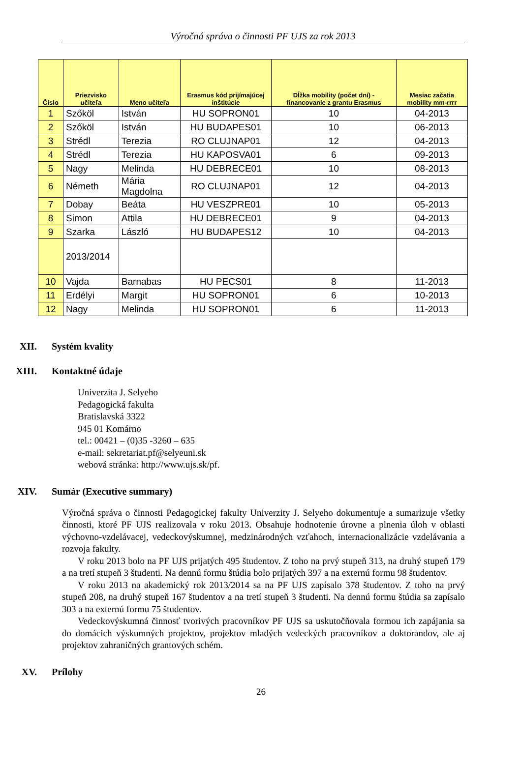Výročná správa o činnosti PF UJS za rok 2013
| Číslo | Priezvisko učiteľa | Meno učiteľa | Erasmus kód prijímajúcej inštitúcie | Dĺžka mobility (počet dní) - financovanie z grantu Erasmus | Mesiac začatia mobility mm-rrrr |
| --- | --- | --- | --- | --- | --- |
| 1 | Szőköl | István | HU SOPRON01 | 10 | 04-2013 |
| 2 | Szőköl | István | HU BUDAPES01 | 10 | 06-2013 |
| 3 | Strédl | Terezia | RO CLUJNAP01 | 12 | 04-2013 |
| 4 | Strédl | Terezia | HU KAPOSVA01 | 6 | 09-2013 |
| 5 | Nagy | Melinda | HU DEBRECE01 | 10 | 08-2013 |
| 6 | Németh | Mária Magdolna | RO CLUJNAP01 | 12 | 04-2013 |
| 7 | Dobay | Beáta | HU VESZPRE01 | 10 | 05-2013 |
| 8 | Simon | Attila | HU DEBRECE01 | 9 | 04-2013 |
| 9 | Szarka | László | HU BUDAPES12 | 10 | 04-2013 |
| | 2013/2014 | | | | |
| 10 | Vajda | Barnabas | HU PECS01 | 8 | 11-2013 |
| 11 | Erdélyi | Margit | HU SOPRON01 | 6 | 10-2013 |
| 12 | Nagy | Melinda | HU SOPRON01 | 6 | 11-2013 |
XII. Systém kvality
XIII. Kontaktné údaje
Univerzita J. Selyeho
Pedagogická fakulta
Bratislavská 3322
945 01 Komárno
tel.: 00421 – (0)35 -3260 – 635
e-mail: sekretariat.pf@selyeuni.sk
webová stránka: http://www.ujs.sk/pf.
XIV. Sumár (Executive summary)
Výročná správa o činnosti Pedagogickej fakulty Univerzity J. Selyeho dokumentuje a sumarizuje všetky činnosti, ktoré PF UJS realizovala v roku 2013. Obsahuje hodnotenie úrovne a plnenia úloh v oblasti výchovno-vzdelávacej, vedeckovýskumnej, medzinárodných vzťahoch, internacionalizácie vzdelávania a rozvoja fakulty.
V roku 2013 bolo na PF UJS prijatých 495 študentov. Z toho na prvý stupeň 313, na druhý stupeň 179 a na tretí stupeň 3 študenti. Na dennú formu štúdia bolo prijatých 397 a na externú formu 98 študentov.
V roku 2013 na akademický rok 2013/2014 sa na PF UJS zapísalo 378 študentov. Z toho na prvý stupeň 208, na druhý stupeň 167 študentov a na tretí stupeň 3 študenti. Na dennú formu štúdia sa zapísalo 303 a na externú formu 75 študentov.
Vedeckovýskumná činnosť tvorivých pracovníkov PF UJS sa uskutočňovala formou ich zapájania sa do domácich výskumných projektov, projektov mladých vedeckých pracovníkov a doktorandov, ale aj projektov zahraničných grantových schém.
XV. Prílohy
26